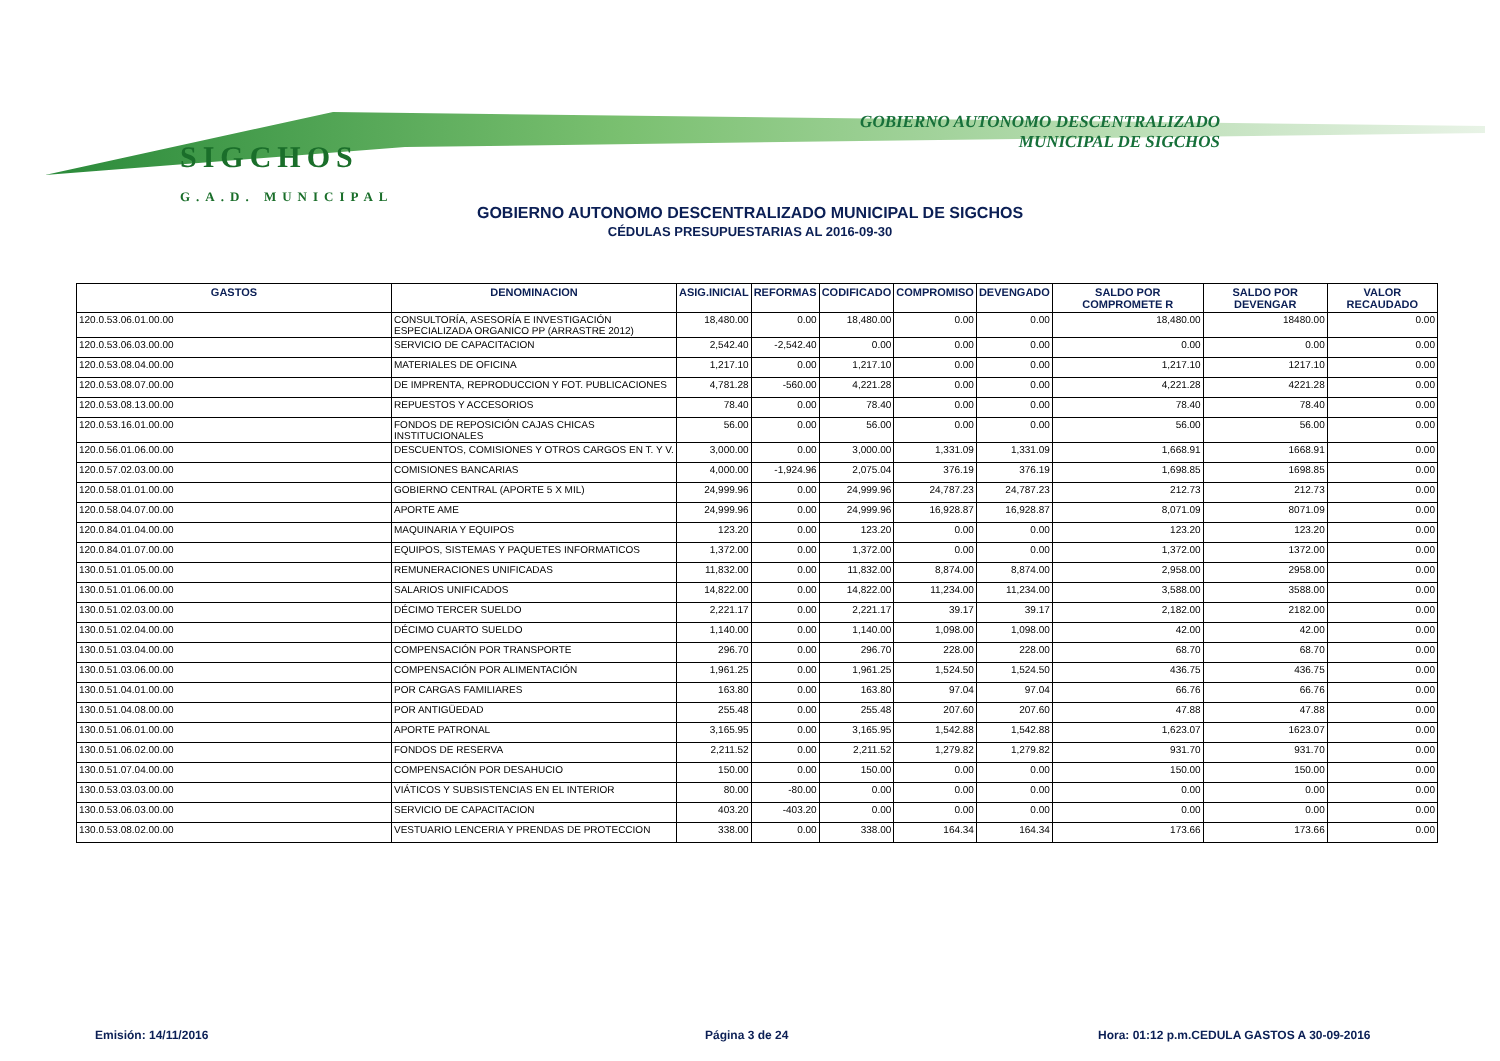SIGCHOS
G.A.D. MUNICIPAL
GOBIERNO AUTONOMO DESCENTRALIZADO
MUNICIPAL DE SIGCHOS
GOBIERNO AUTONOMO DESCENTRALIZADO MUNICIPAL DE SIGCHOS
CÉDULAS PRESUPUESTARIAS AL 2016-09-30
| GASTOS | DENOMINACION | ASIG.INICIAL | REFORMAS | CODIFICADO | COMPROMISO | DEVENGADO | SALDO POR COMPROMETE R | SALDO POR DEVENGAR | VALOR RECAUDADO |
| --- | --- | --- | --- | --- | --- | --- | --- | --- | --- |
| 120.0.53.06.01.00.00 | CONSULTORÍA, ASESORÍA E INVESTIGACIÓN ESPECIALIZADA ORGANICO PP (ARRASTRE 2012) | 18,480.00 | 0.00 | 18,480.00 | 0.00 | 0.00 | 18,480.00 | 18480.00 | 0.00 |
| 120.0.53.06.03.00.00 | SERVICIO DE CAPACITACION | 2,542.40 | -2,542.40 | 0.00 | 0.00 | 0.00 | 0.00 | 0.00 | 0.00 |
| 120.0.53.08.04.00.00 | MATERIALES DE OFICINA | 1,217.10 | 0.00 | 1,217.10 | 0.00 | 0.00 | 1,217.10 | 1217.10 | 0.00 |
| 120.0.53.08.07.00.00 | DE IMPRENTA, REPRODUCCION Y FOT. PUBLICACIONES | 4,781.28 | -560.00 | 4,221.28 | 0.00 | 0.00 | 4,221.28 | 4221.28 | 0.00 |
| 120.0.53.08.13.00.00 | REPUESTOS Y ACCESORIOS | 78.40 | 0.00 | 78.40 | 0.00 | 0.00 | 78.40 | 78.40 | 0.00 |
| 120.0.53.16.01.00.00 | FONDOS DE REPOSICIÓN CAJAS CHICAS INSTITUCIONALES | 56.00 | 0.00 | 56.00 | 0.00 | 0.00 | 56.00 | 56.00 | 0.00 |
| 120.0.56.01.06.00.00 | DESCUENTOS, COMISIONES Y OTROS CARGOS EN T. Y V. | 3,000.00 | 0.00 | 3,000.00 | 1,331.09 | 1,331.09 | 1,668.91 | 1668.91 | 0.00 |
| 120.0.57.02.03.00.00 | COMISIONES BANCARIAS | 4,000.00 | -1,924.96 | 2,075.04 | 376.19 | 376.19 | 1,698.85 | 1698.85 | 0.00 |
| 120.0.58.01.01.00.00 | GOBIERNO CENTRAL (APORTE 5 X MIL) | 24,999.96 | 0.00 | 24,999.96 | 24,787.23 | 24,787.23 | 212.73 | 212.73 | 0.00 |
| 120.0.58.04.07.00.00 | APORTE AME | 24,999.96 | 0.00 | 24,999.96 | 16,928.87 | 16,928.87 | 8,071.09 | 8071.09 | 0.00 |
| 120.0.84.01.04.00.00 | MAQUINARIA Y EQUIPOS | 123.20 | 0.00 | 123.20 | 0.00 | 0.00 | 123.20 | 123.20 | 0.00 |
| 120.0.84.01.07.00.00 | EQUIPOS, SISTEMAS Y PAQUETES INFORMATICOS | 1,372.00 | 0.00 | 1,372.00 | 0.00 | 0.00 | 1,372.00 | 1372.00 | 0.00 |
| 130.0.51.01.05.00.00 | REMUNERACIONES UNIFICADAS | 11,832.00 | 0.00 | 11,832.00 | 8,874.00 | 8,874.00 | 2,958.00 | 2958.00 | 0.00 |
| 130.0.51.01.06.00.00 | SALARIOS UNIFICADOS | 14,822.00 | 0.00 | 14,822.00 | 11,234.00 | 11,234.00 | 3,588.00 | 3588.00 | 0.00 |
| 130.0.51.02.03.00.00 | DÉCIMO TERCER SUELDO | 2,221.17 | 0.00 | 2,221.17 | 39.17 | 39.17 | 2,182.00 | 2182.00 | 0.00 |
| 130.0.51.02.04.00.00 | DÉCIMO CUARTO SUELDO | 1,140.00 | 0.00 | 1,140.00 | 1,098.00 | 1,098.00 | 42.00 | 42.00 | 0.00 |
| 130.0.51.03.04.00.00 | COMPENSACIÓN POR TRANSPORTE | 296.70 | 0.00 | 296.70 | 228.00 | 228.00 | 68.70 | 68.70 | 0.00 |
| 130.0.51.03.06.00.00 | COMPENSACIÓN POR ALIMENTACIÓN | 1,961.25 | 0.00 | 1,961.25 | 1,524.50 | 1,524.50 | 436.75 | 436.75 | 0.00 |
| 130.0.51.04.01.00.00 | POR CARGAS FAMILIARES | 163.80 | 0.00 | 163.80 | 97.04 | 97.04 | 66.76 | 66.76 | 0.00 |
| 130.0.51.04.08.00.00 | POR ANTIGÜEDAD | 255.48 | 0.00 | 255.48 | 207.60 | 207.60 | 47.88 | 47.88 | 0.00 |
| 130.0.51.06.01.00.00 | APORTE PATRONAL | 3,165.95 | 0.00 | 3,165.95 | 1,542.88 | 1,542.88 | 1,623.07 | 1623.07 | 0.00 |
| 130.0.51.06.02.00.00 | FONDOS DE RESERVA | 2,211.52 | 0.00 | 2,211.52 | 1,279.82 | 1,279.82 | 931.70 | 931.70 | 0.00 |
| 130.0.51.07.04.00.00 | COMPENSACIÓN POR DESAHUCIO | 150.00 | 0.00 | 150.00 | 0.00 | 0.00 | 150.00 | 150.00 | 0.00 |
| 130.0.53.03.03.00.00 | VIÁTICOS Y SUBSISTENCIAS EN EL INTERIOR | 80.00 | -80.00 | 0.00 | 0.00 | 0.00 | 0.00 | 0.00 | 0.00 |
| 130.0.53.06.03.00.00 | SERVICIO DE CAPACITACION | 403.20 | -403.20 | 0.00 | 0.00 | 0.00 | 0.00 | 0.00 | 0.00 |
| 130.0.53.08.02.00.00 | VESTUARIO LENCERIA Y PRENDAS DE PROTECCION | 338.00 | 0.00 | 338.00 | 164.34 | 164.34 | 173.66 | 173.66 | 0.00 |
Emisión: 14/11/2016 Página 3 de 24
Hora: 01:12 p.m.CEDULA GASTOS A 30-09-2016